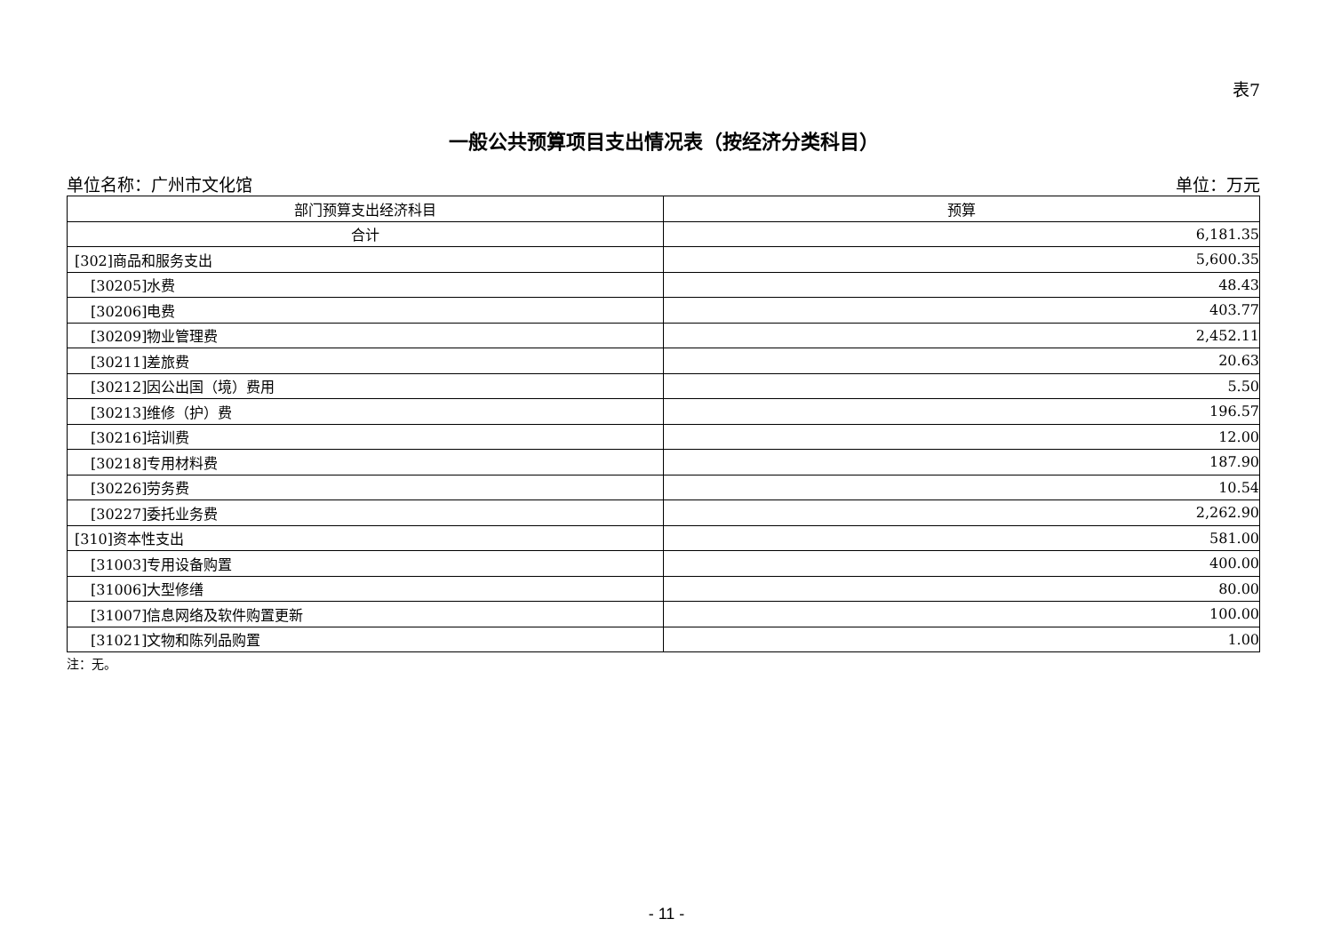表7
一般公共预算项目支出情况表（按经济分类科目）
单位名称：广州市文化馆 单位：万元
| 部门预算支出经济科目 | 预算 |
| --- | --- |
| 合计 | 6,181.35 |
| [302]商品和服务支出 | 5,600.35 |
| [30205]水费 | 48.43 |
| [30206]电费 | 403.77 |
| [30209]物业管理费 | 2,452.11 |
| [30211]差旅费 | 20.63 |
| [30212]因公出国（境）费用 | 5.50 |
| [30213]维修（护）费 | 196.57 |
| [30216]培训费 | 12.00 |
| [30218]专用材料费 | 187.90 |
| [30226]劳务费 | 10.54 |
| [30227]委托业务费 | 2,262.90 |
| [310]资本性支出 | 581.00 |
| [31003]专用设备购置 | 400.00 |
| [31006]大型修缮 | 80.00 |
| [31007]信息网络及软件购置更新 | 100.00 |
| [31021]文物和陈列品购置 | 1.00 |
注：无。
- 11 -